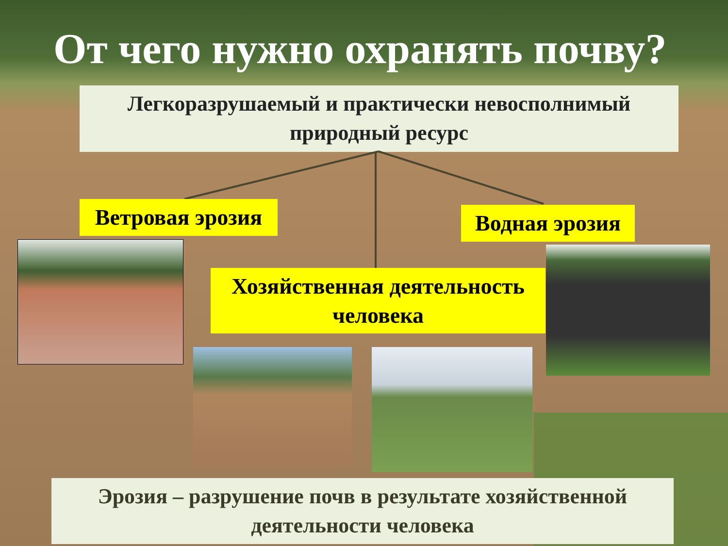От чего нужно охранять почву?
Легкоразрушаемый и практически невосполнимый природный ресурс
Ветровая эрозия
Водная эрозия
Хозяйственная деятельность человека
Эрозия – разрушение почв в результате хозяйственной деятельности человека